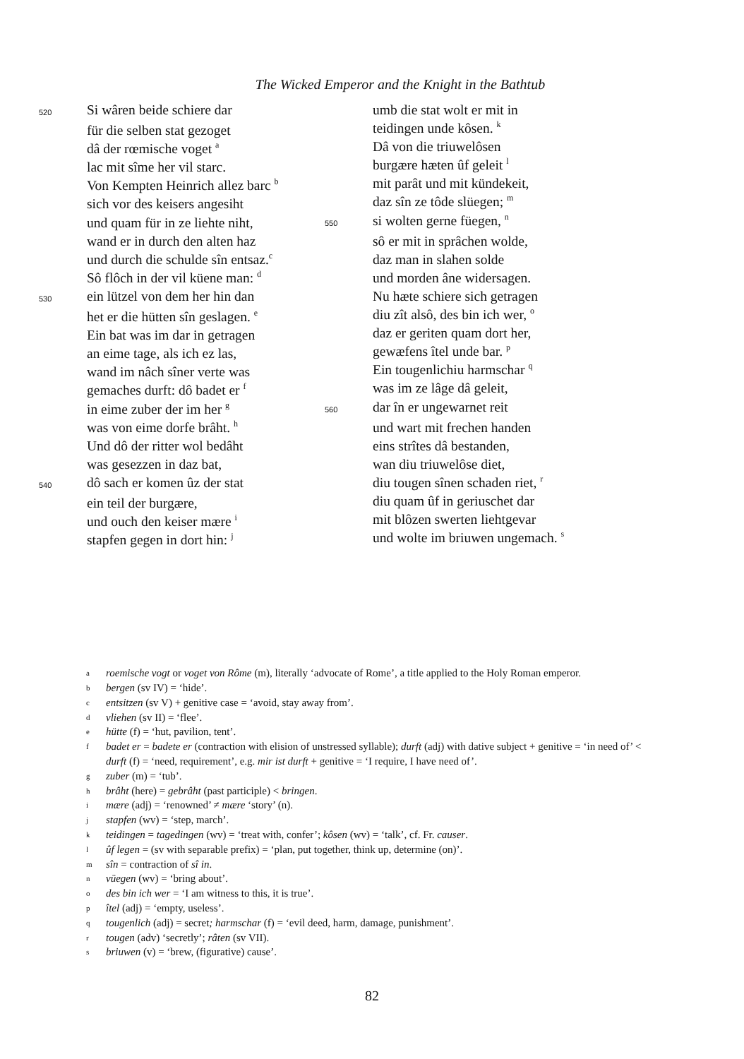The Wicked Emperor and the Knight in the Bathtub
520 Si wâren beide schiere dar
für die selben stat gezoget
dâ der rœmische voget <sup>a</sup>
lac mit sîme her vil starc.
Von Kempten Heinrich allez barc <sup>b</sup>
sich vor des keisers angesiht
und quam für in ze liehte niht,
wand er in durch den alten haz
und durch die schulde sîn entsaz.<sup>c</sup>
Sô flôch in der vil küene man: <sup>d</sup>
530 ein lützel von dem her hin dan
het er die hütten sîn geslagen. <sup>e</sup>
Ein bat was im dar in getragen
an eime tage, als ich ez las,
wand im nâch sîner verte was
gemaches durft: dô badet er <sup>f</sup>
in eime zuber der im her <sup>g</sup>
was von eime dorfe brâht. <sup>h</sup>
Und dô der ritter wol bedâht
was gesezzen in daz bat,
540 dô sach er komen ûz der stat
ein teil der burgære,
und ouch den keiser mære <sup>i</sup>
stapfen gegen in dort hin: <sup>j</sup>
umb die stat wolt er mit in
teidingen unde kôsen. <sup>k</sup>
Dâ von die triuwelôsen
burgære hæten ûf geleit <sup>l</sup>
mit parât und mit kündekeit,
daz sîn ze tôde slüegen; <sup>m</sup>
550 si wolten gerne füegen, <sup>n</sup>
sô er mit in sprâchen wolde,
daz man in slahen solde
und morden âne widersagen.
Nu hæte schiere sich getragen
diu zît alsô, des bin ich wer, <sup>o</sup>
daz er geriten quam dort her,
gewæfens îtel unde bar. <sup>p</sup>
Ein tougenlichiu harmschar <sup>q</sup>
was im ze lâge dâ geleit,
560 dar în er ungewarnet reit
und wart mit frechen handen
eins strîtes dâ bestanden,
wan diu triuwelôse diet,
diu tougen sînen schaden riet, <sup>r</sup>
diu quam ûf in geriuschet dar
mit blôzen swerten liehtgevar
und wolte im briuwen ungemach. <sup>s</sup>
aroemische vogt or voget von Rôme (m), literally ‘advocate of Rome’, a title applied to the Holy Roman emperor.
bbergen (sv IV) = ‘hide’.
centsitzen (sv V) + genitive case = ‘avoid, stay away from’.
dvliehen (sv II) = ‘flee’.
ehütte (f) = ‘hut, pavilion, tent’.
fbadet er = badete er (contraction with elision of unstressed syllable); durft (adj) with dative subject + genitive = ‘in need of’ < durft (f) = ‘need, requirement’, e.g. mir ist durft + genitive = ‘I require, I have need of’.
gzuber (m) = ‘tub’.
hbrâht (here) = gebrâht (past participle) < bringen.
imære (adj) = ‘renowned’ ≠ mære ‘story’ (n).
jstapfen (wv) = ‘step, march’.
kteidingen = tagedingen (wv) = ‘treat with, confer’; kôsen (wv) = ‘talk’, cf. Fr. causer.
lûf legen = (sv with separable prefix) = ‘plan, put together, think up, determine (on)’.
msîn = contraction of sî in.
nvüegen (wv) = ‘bring about’.
odes bin ich wer = ‘I am witness to this, it is true’.
pîtel (adj) = ‘empty, useless’.
qtougenlich (adj) = secret; harmschar (f) = ‘evil deed, harm, damage, punishment’.
rtougen (adv) ‘secretly’; râten (sv VII).
sbriuwen (v) = ‘brew, (figurative) cause’.
82